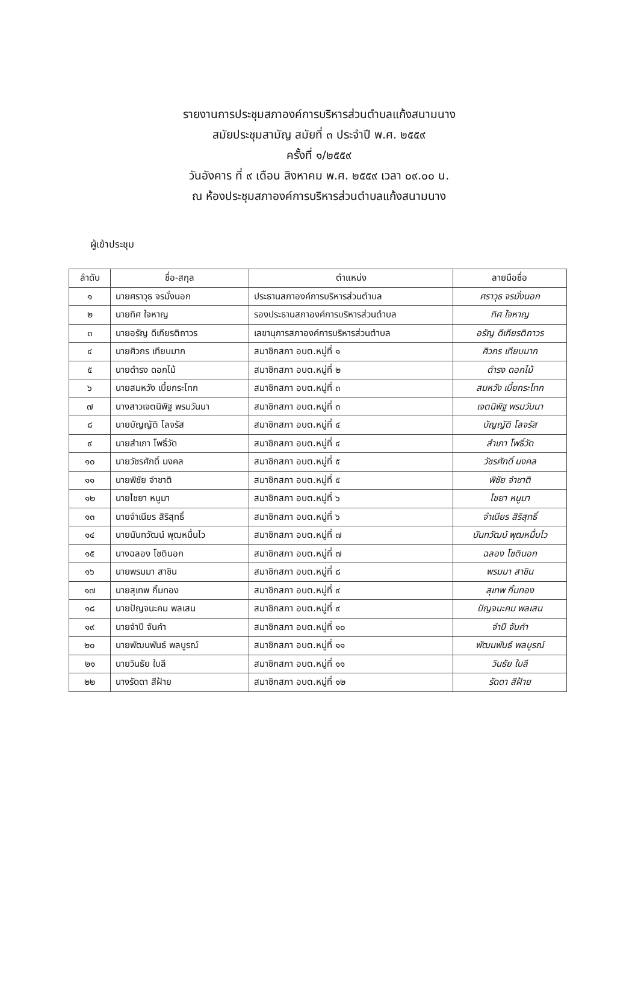รายงานการประชุมสภาองค์การบริหารส่วนตำบลแก้งสนามนาง
สมัยประชุมสามัญ สมัยที่ ๓ ประจำปี พ.ศ. ๒๕๕๙
ครั้งที่ ๑/๒๕๕๙
วันอังคาร ที่ ๙ เดือน สิงหาคม พ.ศ. ๒๕๕๙ เวลา ๐๙.๐๐ น.
ณ ห้องประชุมสภาองค์การบริหารส่วนตำบลแก้งสนามนาง
ผู้เข้าประชุม
| ลำดับ | ชื่อ-สกุล | ตำแหน่ง | ลายมือชื่อ |
| --- | --- | --- | --- |
| ๑ | นายศราวุธ จรมั่งนอก | ประธานสภาองค์การบริหารส่วนตำบล | ศราวุธ จรมั่งนอก |
| ๒ | นายทิศ ใจหาญ | รองประธานสภาองค์การบริหารส่วนตำบล | ทิศ ใจหาญ |
| ๓ | นายอรัญ ดีเกียรติถาวร | เลขานุการสภาองค์การบริหารส่วนตำบล | อรัญ ดีเกียรติถาวร |
| ๔ | นายศิวกร เทียบมาก | สมาชิกสภา อบต.หมู่ที่ ๑ | ศิวกร เทียบมาก |
| ๕ | นายดำรง ดอกไม้ | สมาชิกสภา อบต.หมู่ที่ ๒ | ดำรง ดอกไม้ |
| ๖ | นายสมหวัง เบี้ยกระโทก | สมาชิกสภา อบต.หมู่ที่ ๓ | สมหวัง เบี้ยกระโทก |
| ๗ | นางสาวเจตนิพิฐ พรมวันนา | สมาชิกสภา อบต.หมู่ที่ ๓ | เจตนิพิฐ พรมวันนา |
| ๘ | นายบัญญัติ โลจรัส | สมาชิกสภา อบต.หมู่ที่ ๔ | บัญญัติ โลจรัส |
| ๙ | นายสำเภา โพธิ์วัด | สมาชิกสภา อบต.หมู่ที่ ๔ | สำเภา โพธิ์วัด |
| ๑๐ | นายวัชรศักดิ์ มงคล | สมาชิกสภา อบต.หมู่ที่ ๕ | วัชรศักดิ์ มงคล |
| ๑๑ | นายพิชัย จำชาติ | สมาชิกสภา อบต.หมู่ที่ ๕ | พิชัย จำชาติ |
| ๑๒ | นายไชยา หนูมา | สมาชิกสภา อบต.หมู่ที่ ๖ | ไชยา หนูมา |
| ๑๓ | นายจำเนียร สิริสุทธิ์ | สมาชิกสภา อบต.หมู่ที่ ๖ | จำเนียร สิริสุทธิ์ |
| ๑๔ | นายนันทวัฒน์ พุฒหมื่นไว | สมาชิกสภา อบต.หมู่ที่ ๗ | นันทวัฒน์ พุฒหมื่นไว |
| ๑๕ | นางฉลอง โชตินอก | สมาชิกสภา อบต.หมู่ที่ ๗ | ฉลอง โชตินอก |
| ๑๖ | นายพรมมา สาชิน | สมาชิกสภา อบต.หมู่ที่ ๘ | พรมมา สาชิน |
| ๑๗ | นายสุเทพ กิ้มทอง | สมาชิกสภา อบต.หมู่ที่ ๙ | สุเทพ กิ้มทอง |
| ๑๘ | นายปัญจนะคม พลเสน | สมาชิกสภา อบต.หมู่ที่ ๙ | ปัญจนะคม พลเสน |
| ๑๙ | นายจำปี จันคำ | สมาชิกสภา อบต.หมู่ที่ ๑๐ | จำปี จันคำ |
| ๒๐ | นายพัฒนพันธ์ พลบูรณ์ | สมาชิกสภา อบต.หมู่ที่ ๑๑ | พัฒนพันธ์ พลบูรณ์ |
| ๒๑ | นายวินธัย ใบลี | สมาชิกสภา อบต.หมู่ที่ ๑๑ | วินธัย ใบลี |
| ๒๒ | นางรัดดา สีฝ้าย | สมาชิกสภา อบต.หมู่ที่ ๑๒ | รัดดา สีฝ้าย |